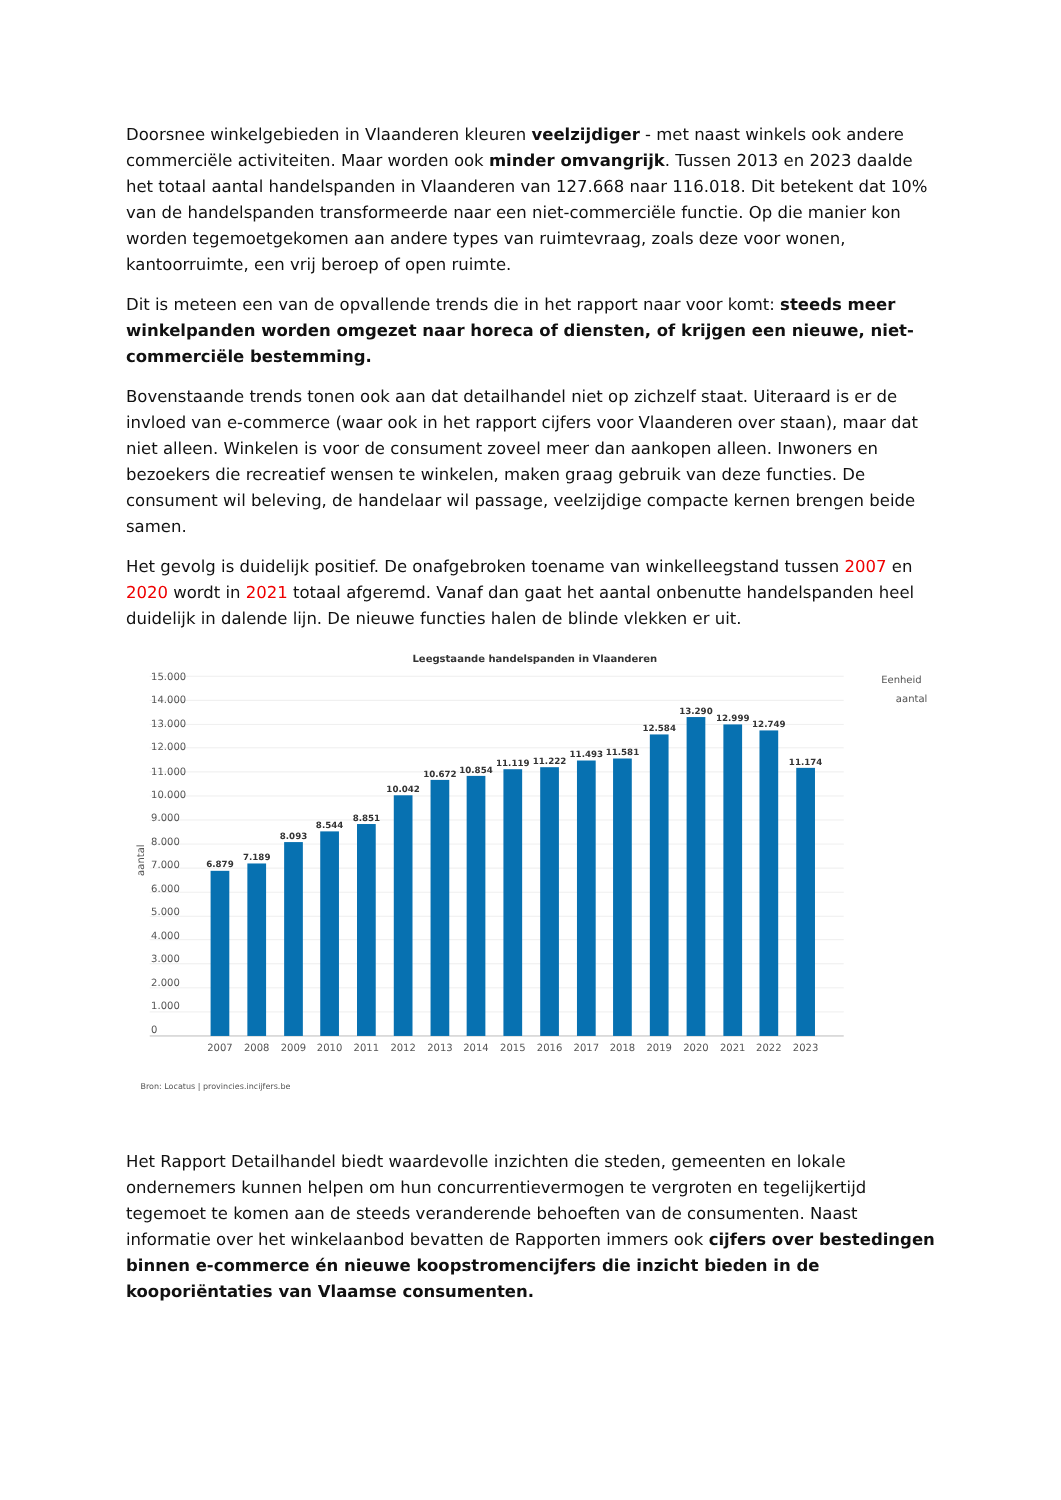Doorsnee winkelgebieden in Vlaanderen kleuren veelzijdiger - met naast winkels ook andere commerciële activiteiten. Maar worden ook minder omvangrijk. Tussen 2013 en 2023 daalde het totaal aantal handelspanden in Vlaanderen van 127.668 naar 116.018. Dit betekent dat 10% van de handelspanden transformeerde naar een niet-commerciële functie. Op die manier kon worden tegemoetgekomen aan andere types van ruimtevraag, zoals deze voor wonen, kantoorruimte, een vrij beroep of open ruimte.
Dit is meteen een van de opvallende trends die in het rapport naar voor komt: steeds meer winkelpanden worden omgezet naar horeca of diensten, of krijgen een nieuwe, niet-commerciële bestemming.
Bovenstaande trends tonen ook aan dat detailhandel niet op zichzelf staat. Uiteraard is er de invloed van e-commerce (waar ook in het rapport cijfers voor Vlaanderen over staan), maar dat niet alleen. Winkelen is voor de consument zoveel meer dan aankopen alleen. Inwoners en bezoekers die recreatief wensen te winkelen, maken graag gebruik van deze functies. De consument wil beleving, de handelaar wil passage, veelzijdige compacte kernen brengen beide samen.
Het gevolg is duidelijk positief. De onafgebroken toename van winkelleegstand tussen 2007 en 2020 wordt in 2021 totaal afgeremd. Vanaf dan gaat het aantal onbenutte handelspanden heel duidelijk in dalende lijn. De nieuwe functies halen de blinde vlekken er uit.
Leegstaande handelspanden in Vlaanderen
Eenheid
aantal
15.000
14.000
13.000
12.000
11.000
10.000
9.000
8.000
7.000
6.000
5.000
4.000
3.000
2.000
1.000
0
aantal
6.879
7.189
8.093
8.544
8.851
10.042
10.672
10.854
11.119
11.222
11.493
11.581
12.584
13.290
12.999
12.749
11.174
2007
2008
2009
2010
2011
2012
2013
2014
2015
2016
2017
2018
2019
2020
2021
2022
2023
Bron: Locatus | provincies.incijfers.be
Het Rapport Detailhandel biedt waardevolle inzichten die steden, gemeenten en lokale ondernemers kunnen helpen om hun concurrentievermogen te vergroten en tegelijkertijd tegemoet te komen aan de steeds veranderende behoeften van de consumenten. Naast informatie over het winkelaanbod bevatten de Rapporten immers ook cijfers over bestedingen binnen e-commerce én nieuwe koopstromencijfers die inzicht bieden in de kooporiëntaties van Vlaamse consumenten.